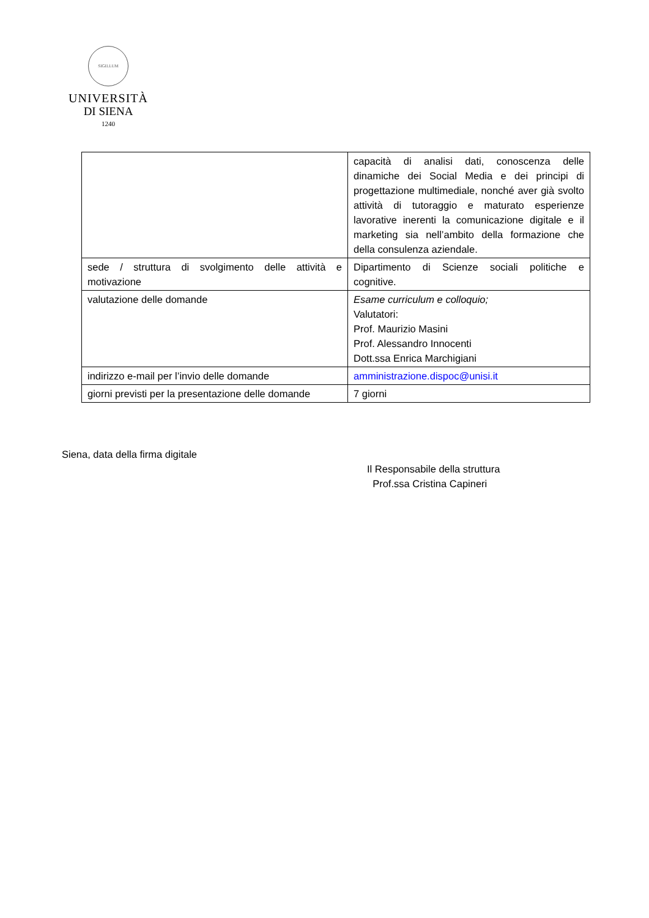SIGILLUM
UNIVERSITÀ
DI SIENA
1240
| | capacità di analisi dati, conoscenza delle dinamiche dei Social Media e dei principi di progettazione multimediale, nonché aver già svolto attività di tutoraggio e maturato esperienze lavorative inerenti la comunicazione digitale e il marketing sia nell’ambito della formazione che della consulenza aziendale. |
| sede / struttura di svolgimento delle attività e motivazione | Dipartimento di Scienze sociali politiche e cognitive. |
| valutazione delle domande | Esame curriculum e colloquio; Valutatori: Prof. Maurizio Masini Prof. Alessandro Innocenti Dott.ssa Enrica Marchigiani |
| indirizzo e-mail per l’invio delle domande | amministrazione.dispoc@unisi.it |
| giorni previsti per la presentazione delle domande | 7 giorni |
Siena, data della firma digitale
Il Responsabile della struttura
Prof.ssa Cristina Capineri